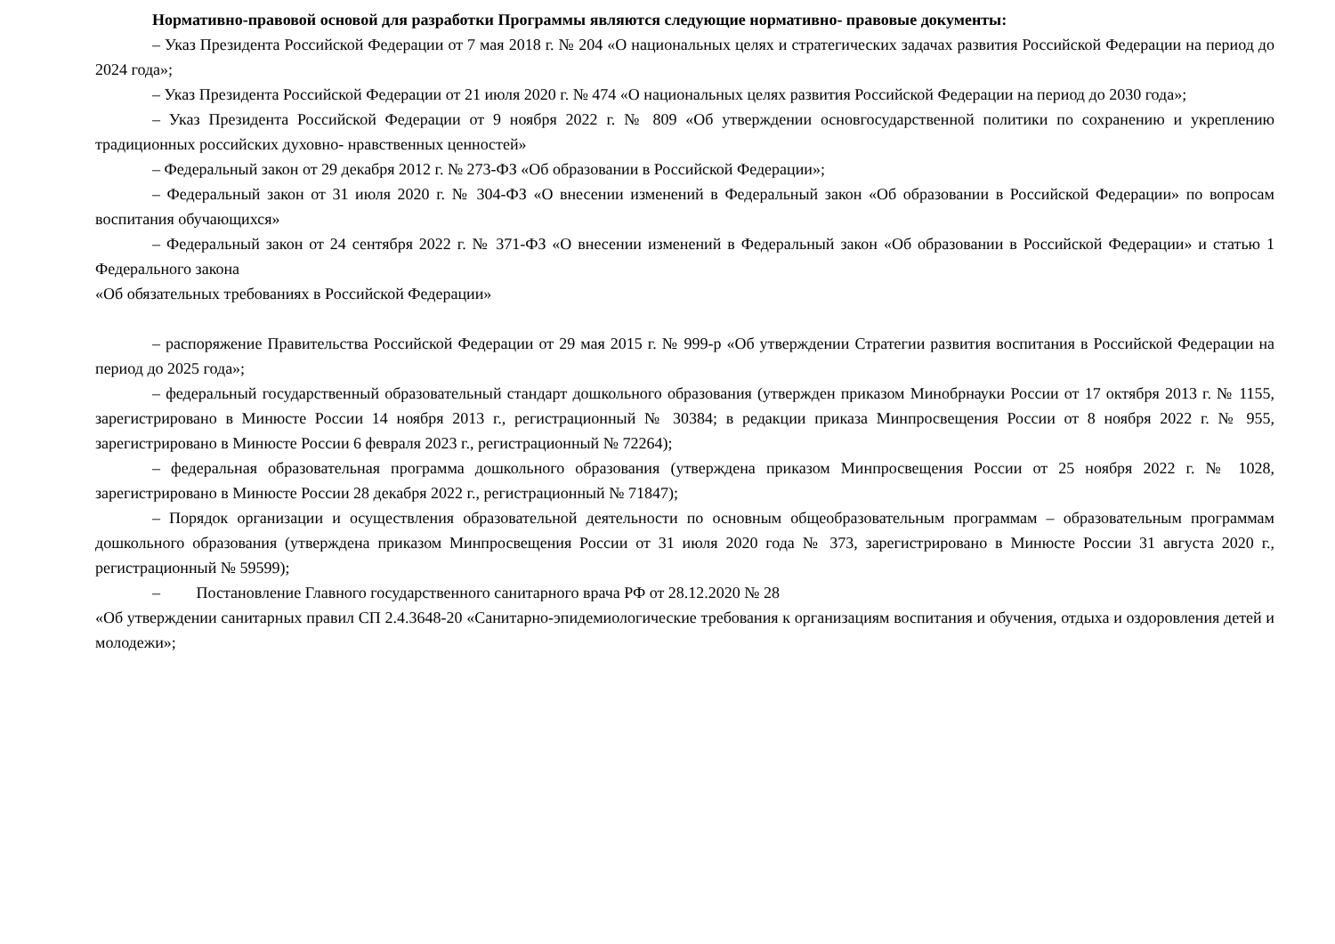Нормативно-правовой основой для разработки Программы являются следующие нормативно- правовые документы:
– Указ Президента Российской Федерации от 7 мая 2018 г. № 204 «О национальных целях и стратегических задачах развития Российской Федерации на период до 2024 года»;
– Указ Президента Российской Федерации от 21 июля 2020 г. № 474 «О национальных целях развития Российской Федерации на период до 2030 года»;
– Указ Президента Российской Федерации от 9 ноября 2022 г. № 809 «Об утверждении основгосударственной политики по сохранению и укреплению традиционных российских духовно- нравственных ценностей»
– Федеральный закон от 29 декабря 2012 г. № 273-ФЗ «Об образовании в Российской Федерации»;
– Федеральный закон от 31 июля 2020 г. № 304-ФЗ «О внесении изменений в Федеральный закон «Об образовании в Российской Федерации» по вопросам воспитания обучающихся»
– Федеральный закон от 24 сентября 2022 г. № 371-ФЗ «О внесении изменений в Федеральный закон «Об образовании в Российской Федерации» и статью 1 Федерального закона
«Об обязательных требованиях в Российской Федерации»
– распоряжение Правительства Российской Федерации от 29 мая 2015 г. № 999-р «Об утверждении Стратегии развития воспитания в Российской Федерации на период до 2025 года»;
– федеральный государственный образовательный стандарт дошкольного образования (утвержден приказом Минобрнауки России от 17 октября 2013 г. № 1155, зарегистрировано в Минюсте России 14 ноября 2013 г., регистрационный № 30384; в редакции приказа Минпросвещения России от 8 ноября 2022 г. № 955, зарегистрировано в Минюсте России 6 февраля 2023 г., регистрационный № 72264);
– федеральная образовательная программа дошкольного образования (утверждена приказом Минпросвещения России от 25 ноября 2022 г. № 1028, зарегистрировано в Минюсте России 28 декабря 2022 г., регистрационный № 71847);
– Порядок организации и осуществления образовательной деятельности по основным общеобразовательным программам – образовательным программам дошкольного образования (утверждена приказом Минпросвещения России от 31 июля 2020 года № 373, зарегистрировано в Минюсте России 31 августа 2020 г., регистрационный № 59599);
– Постановление Главного государственного санитарного врача РФ от 28.12.2020 № 28
«Об утверждении санитарных правил СП 2.4.3648-20 «Санитарно-эпидемиологические требования к организациям воспитания и обучения, отдыха и оздоровления детей и молодежи»;